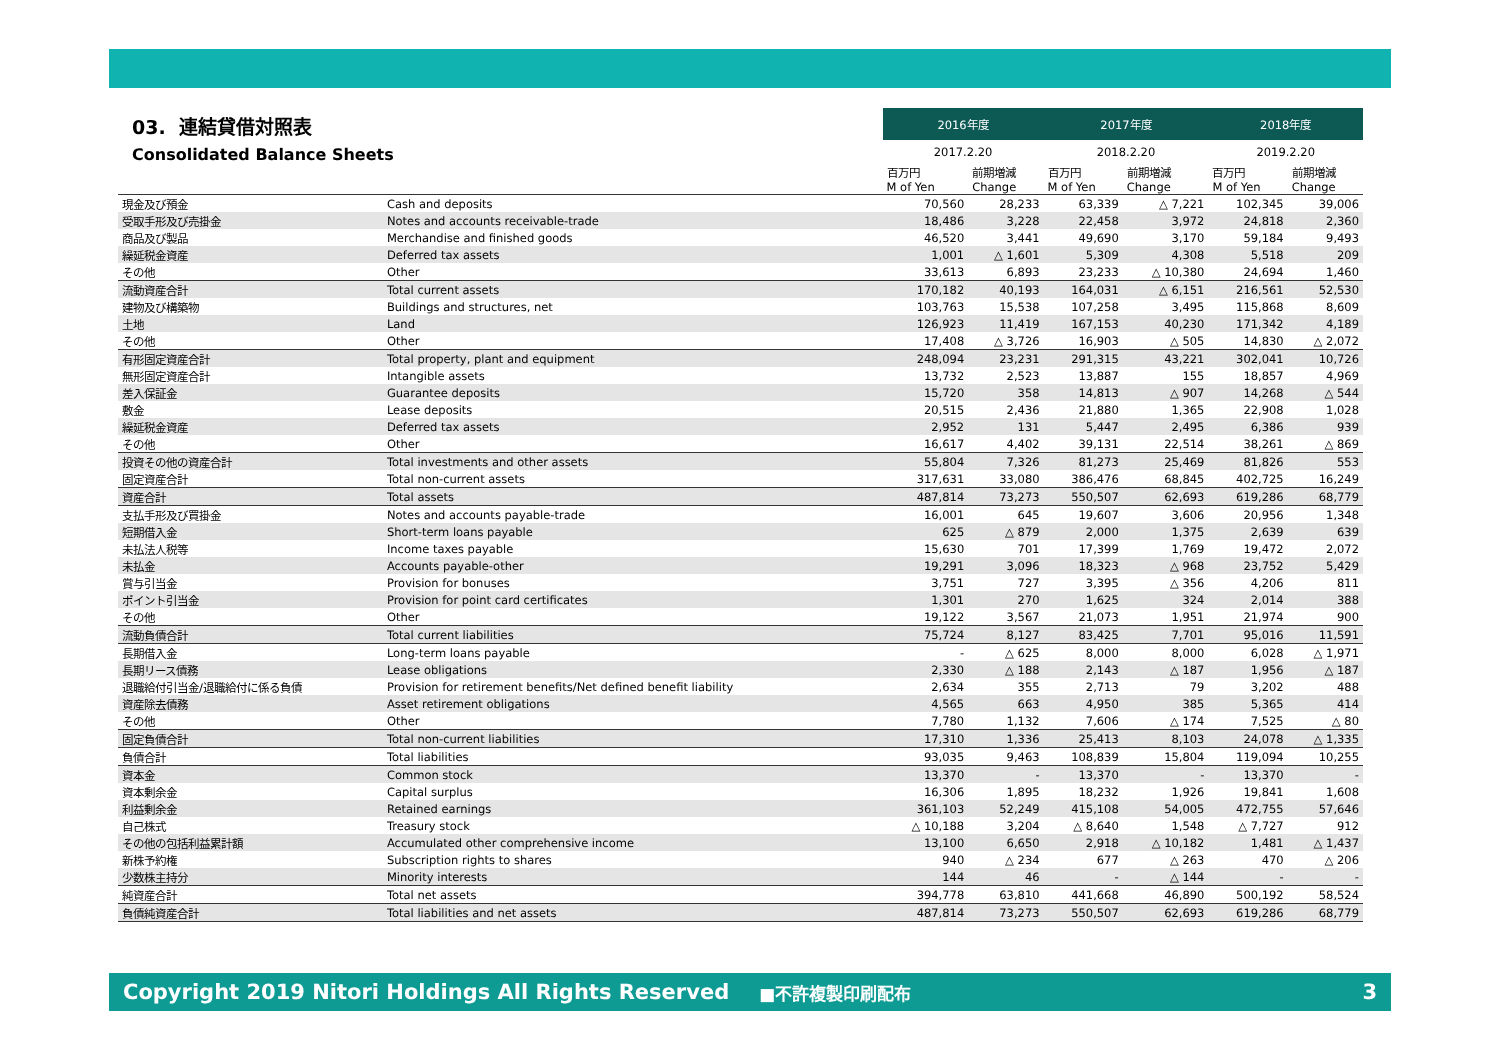| 03. 連結貸借対照表 Consolidated Balance Sheets | | 2016年度 | | 2017年度 | | 2018年度 | |
| | | 2017.2.20 | | 2018.2.20 | | 2019.2.20 | |
| | | 百万円 M of Yen | 前期増減 Change | 百万円 M of Yen | 前期増減 Change | 百万円 M of Yen | 前期増減 Change |
| 現金及び預金 | Cash and deposits | 70,560 | 28,233 | 63,339 | △ 7,221 | 102,345 | 39,006 |
| 受取手形及び売掛金 | Notes and accounts receivable-trade | 18,486 | 3,228 | 22,458 | 3,972 | 24,818 | 2,360 |
| 商品及び製品 | Merchandise and finished goods | 46,520 | 3,441 | 49,690 | 3,170 | 59,184 | 9,493 |
| 繰延税金資産 | Deferred tax assets | 1,001 | △ 1,601 | 5,309 | 4,308 | 5,518 | 209 |
| その他 | Other | 33,613 | 6,893 | 23,233 | △ 10,380 | 24,694 | 1,460 |
| 流動資産合計 | Total current assets | 170,182 | 40,193 | 164,031 | △ 6,151 | 216,561 | 52,530 |
| 建物及び構築物 | Buildings and structures, net | 103,763 | 15,538 | 107,258 | 3,495 | 115,868 | 8,609 |
| 土地 | Land | 126,923 | 11,419 | 167,153 | 40,230 | 171,342 | 4,189 |
| その他 | Other | 17,408 | △ 3,726 | 16,903 | △ 505 | 14,830 | △ 2,072 |
| 有形固定資産合計 | Total property, plant and equipment | 248,094 | 23,231 | 291,315 | 43,221 | 302,041 | 10,726 |
| 無形固定資産合計 | Intangible assets | 13,732 | 2,523 | 13,887 | 155 | 18,857 | 4,969 |
| 差入保証金 | Guarantee deposits | 15,720 | 358 | 14,813 | △ 907 | 14,268 | △ 544 |
| 敷金 | Lease deposits | 20,515 | 2,436 | 21,880 | 1,365 | 22,908 | 1,028 |
| 繰延税金資産 | Deferred tax assets | 2,952 | 131 | 5,447 | 2,495 | 6,386 | 939 |
| その他 | Other | 16,617 | 4,402 | 39,131 | 22,514 | 38,261 | △ 869 |
| 投資その他の資産合計 | Total investments and other assets | 55,804 | 7,326 | 81,273 | 25,469 | 81,826 | 553 |
| 固定資産合計 | Total non-current assets | 317,631 | 33,080 | 386,476 | 68,845 | 402,725 | 16,249 |
| 資産合計 | Total assets | 487,814 | 73,273 | 550,507 | 62,693 | 619,286 | 68,779 |
| 支払手形及び買掛金 | Notes and accounts payable-trade | 16,001 | 645 | 19,607 | 3,606 | 20,956 | 1,348 |
| 短期借入金 | Short-term loans payable | 625 | △ 879 | 2,000 | 1,375 | 2,639 | 639 |
| 未払法人税等 | Income taxes payable | 15,630 | 701 | 17,399 | 1,769 | 19,472 | 2,072 |
| 未払金 | Accounts payable-other | 19,291 | 3,096 | 18,323 | △ 968 | 23,752 | 5,429 |
| 賞与引当金 | Provision for bonuses | 3,751 | 727 | 3,395 | △ 356 | 4,206 | 811 |
| ポイント引当金 | Provision for point card certificates | 1,301 | 270 | 1,625 | 324 | 2,014 | 388 |
| その他 | Other | 19,122 | 3,567 | 21,073 | 1,951 | 21,974 | 900 |
| 流動負債合計 | Total current liabilities | 75,724 | 8,127 | 83,425 | 7,701 | 95,016 | 11,591 |
| 長期借入金 | Long-term loans payable | - | △ 625 | 8,000 | 8,000 | 6,028 | △ 1,971 |
| 長期リース債務 | Lease obligations | 2,330 | △ 188 | 2,143 | △ 187 | 1,956 | △ 187 |
| 退職給付引当金/退職給付に係る負債 | Provision for retirement benefits/Net defined benefit liability | 2,634 | 355 | 2,713 | 79 | 3,202 | 488 |
| 資産除去債務 | Asset retirement obligations | 4,565 | 663 | 4,950 | 385 | 5,365 | 414 |
| その他 | Other | 7,780 | 1,132 | 7,606 | △ 174 | 7,525 | △ 80 |
| 固定負債合計 | Total non-current liabilities | 17,310 | 1,336 | 25,413 | 8,103 | 24,078 | △ 1,335 |
| 負債合計 | Total liabilities | 93,035 | 9,463 | 108,839 | 15,804 | 119,094 | 10,255 |
| 資本金 | Common stock | 13,370 | - | 13,370 | - | 13,370 | - |
| 資本剰余金 | Capital surplus | 16,306 | 1,895 | 18,232 | 1,926 | 19,841 | 1,608 |
| 利益剰余金 | Retained earnings | 361,103 | 52,249 | 415,108 | 54,005 | 472,755 | 57,646 |
| 自己株式 | Treasury stock | △ 10,188 | 3,204 | △ 8,640 | 1,548 | △ 7,727 | 912 |
| その他の包括利益累計額 | Accumulated other comprehensive income | 13,100 | 6,650 | 2,918 | △ 10,182 | 1,481 | △ 1,437 |
| 新株予約権 | Subscription rights to shares | 940 | △ 234 | 677 | △ 263 | 470 | △ 206 |
| 少数株主持分 | Minority interests | 144 | 46 | - | △ 144 | - | - |
| 純資産合計 | Total net assets | 394,778 | 63,810 | 441,668 | 46,890 | 500,192 | 58,524 |
| 負債純資産合計 | Total liabilities and net assets | 487,814 | 73,273 | 550,507 | 62,693 | 619,286 | 68,779 |
Copyright 2019 Nitori Holdings All Rights Reserved ■不許複製印刷配布 3